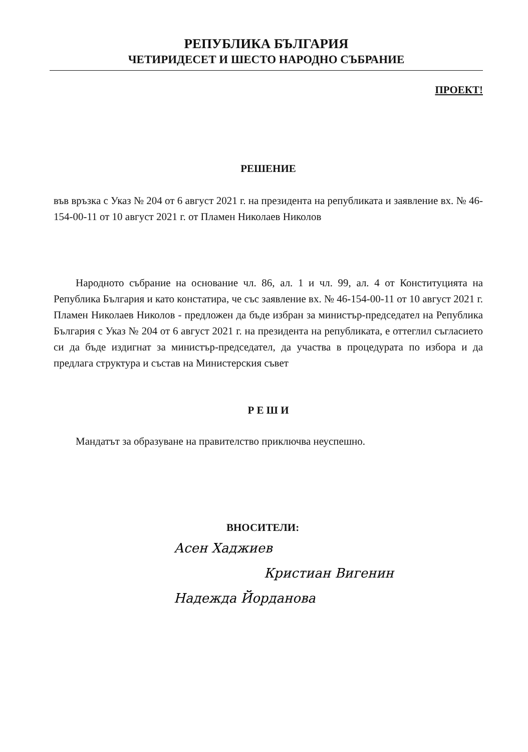РЕПУБЛИКА БЪЛГАРИЯ
ЧЕТИРИДЕСЕТ И ШЕСТО НАРОДНО СЪБРАНИЕ
ПРОЕКТ!
РЕШЕНИЕ
във връзка с Указ № 204 от 6 август 2021 г. на президента на републиката и заявление вх. № 46-154-00-11 от 10 август 2021 г. от Пламен Николаев Николов
Народното събрание на основание чл. 86, ал. 1 и чл. 99, ал. 4 от Конституцията на Република България и като констатира, че със заявление вх. № 46-154-00-11 от 10 август 2021 г. Пламен Николаев Николов - предложен да бъде избран за министър-председател на Република България с Указ № 204 от 6 август 2021 г. на президента на републиката, е оттеглил съгласието си да бъде издигнат за министър-председател, да участва в процедурата по избора и да предлага структура и състав на Министерския съвет
Р Е Ш И
Мандатът за образуване на правителство приключва неуспешно.
ВНОСИТЕЛИ:
Асен Хаджиев
Кристиан Вигенин
Надежда Йорданова